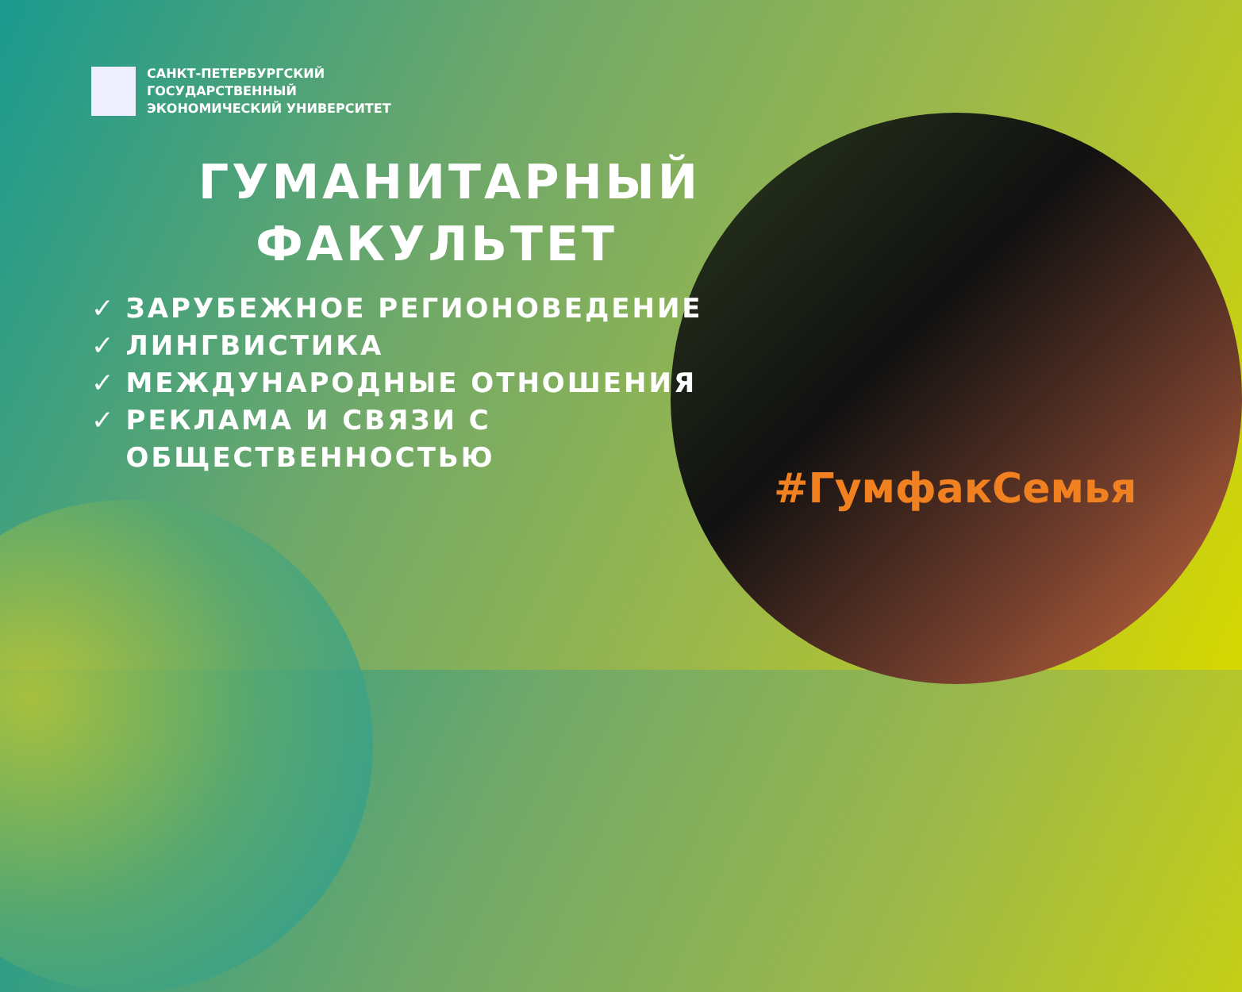САНКТ-ПЕТЕРБУРГСКИЙ
ГОСУДАРСТВЕННЫЙ
ЭКОНОМИЧЕСКИЙ УНИВЕРСИТЕТ
ГУМАНИТАРНЫЙ ФАКУЛЬТЕТ
✓ ЗАРУБЕЖНОЕ РЕГИОНОВЕДЕНИЕ
✓ ЛИНГВИСТИКА
✓ МЕЖДУНАРОДНЫЕ ОТНОШЕНИЯ
✓ РЕКЛАМА И СВЯЗИ С
ОБЩЕСТВЕННОСТЬЮ
#ГумфакСемья